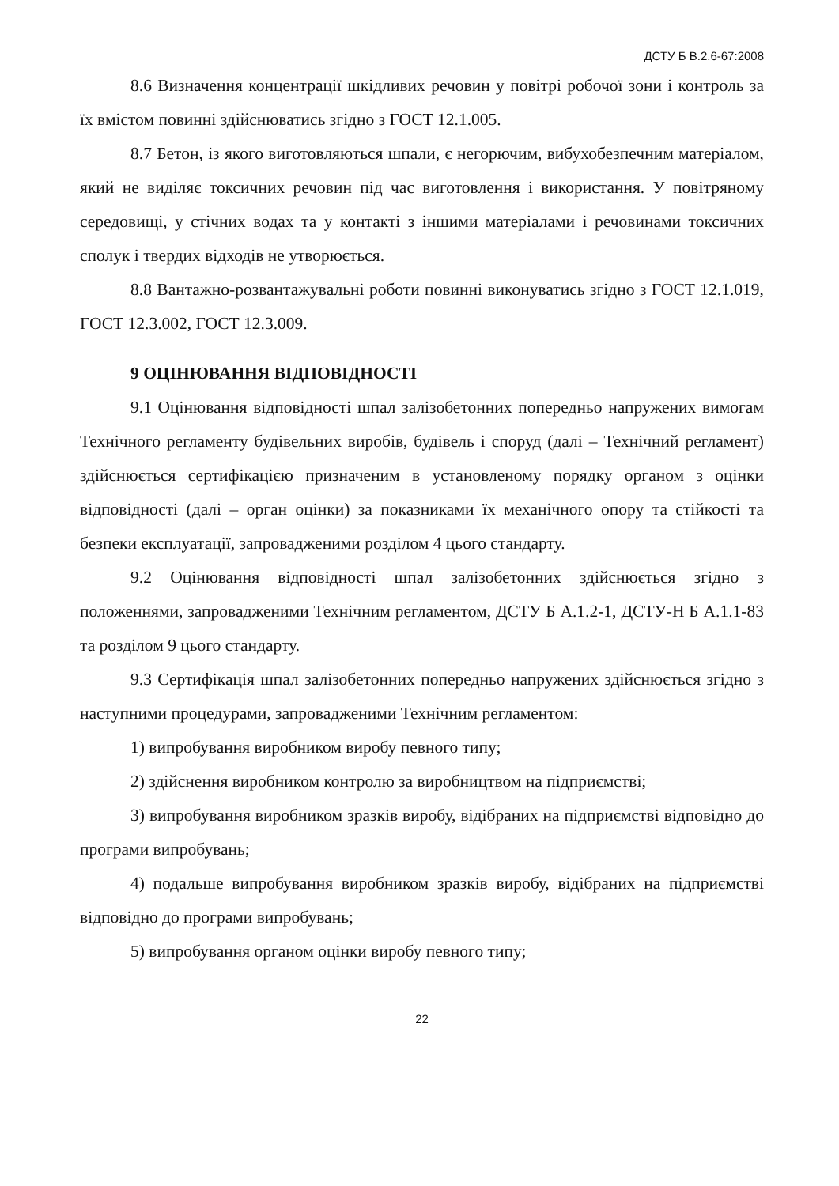ДСТУ Б В.2.6-67:2008
8.6 Визначення концентрації шкідливих речовин у повітрі робочої зони і контроль за їх вмістом повинні здійснюватись згідно з ГОСТ 12.1.005.
8.7 Бетон, із якого виготовляються шпали, є негорючим, вибухобезпечним матеріалом, який не виділяє токсичних речовин під час виготовлення і використання. У повітряному середовищі, у стічних водах та у контакті з іншими матеріалами і речовинами токсичних сполук і твердих відходів не утворюється.
8.8 Вантажно-розвантажувальні роботи повинні виконуватись згідно з ГОСТ 12.1.019, ГОСТ 12.3.002, ГОСТ 12.3.009.
9 ОЦІНЮВАННЯ ВІДПОВІДНОСТІ
9.1 Оцінювання відповідності шпал залізобетонних попередньо напружених вимогам Технічного регламенту будівельних виробів, будівель і споруд (далі – Технічний регламент) здійснюється сертифікацією призначеним в установленому порядку органом з оцінки відповідності (далі – орган оцінки) за показниками їх механічного опору та стійкості та безпеки експлуатації, запровадженими розділом 4 цього стандарту.
9.2 Оцінювання відповідності шпал залізобетонних здійснюється згідно з положеннями, запровадженими Технічним регламентом, ДСТУ Б А.1.2-1, ДСТУ-Н Б А.1.1-83 та розділом 9 цього стандарту.
9.3 Сертифікація шпал залізобетонних попередньо напружених здійснюється згідно з наступними процедурами, запровадженими Технічним регламентом:
1) випробування виробником виробу певного типу;
2) здійснення виробником контролю за виробництвом на підприємстві;
3) випробування виробником зразків виробу, відібраних на підприємстві відповідно до програми випробувань;
4) подальше випробування виробником зразків виробу, відібраних на підприємстві відповідно до програми випробувань;
5) випробування органом оцінки виробу певного типу;
22